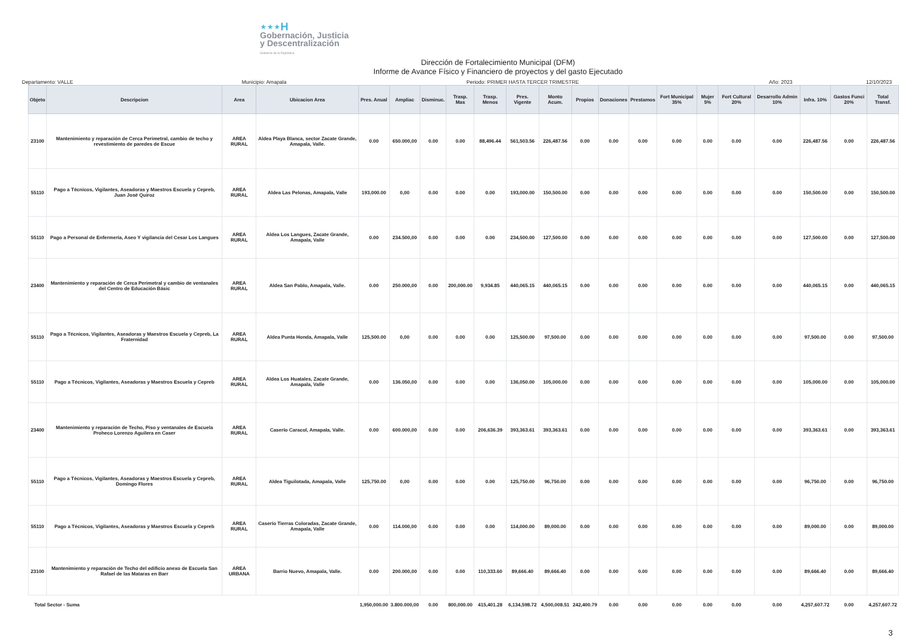⋆⋆⋆H
Gobernación, Justicia
y Descentralización
Gobierno de la República
Dirección de Fortalecimiento Municipal (DFM)
Informe de Avance Físico y Financiero de proyectos y del gasto Ejecutado
Departamento: VALLE Municipio: Amapala Periodo: PRIMER HASTA TERCER TRIMESTRE Año: 2023 12/10/2023
| Objeto | Descripcion | Area | Ubicacion Area | Pres. Anual | Ampliac | Disminuc. | Trasp. Mas | Trasp. Menos | Pres. Vigente | Monto Acum. | Propios | Donaciones | Prestamos | Fort Municipal 35% | Mujer 5% | Fort Cultural 20% | Desarrollo Admin 10% | Infra. 10% | Gastos Funci 20% | Total Transf. |
| --- | --- | --- | --- | --- | --- | --- | --- | --- | --- | --- | --- | --- | --- | --- | --- | --- | --- | --- | --- | --- |
| 23100 | Mantenimiento y reparación de Cerca Perimetral, cambio de techo y revestimiento de paredes de Escue | AREA RURAL | Aldea Playa Blanca, sector Zacate Grande, Amapala, Valle. | 0.00 | 650.000,00 | 0.00 | 0.00 | 88,496.44 | 561,503.56 | 226,487.56 | 0.00 | 0.00 | 0.00 | 0.00 | 0.00 | 0.00 | 0.00 | 226,487.56 | 0.00 | 226,487.56 |
| 55110 | Pago a Técnicos, Vigilantes, Aseadoras y Maestros Escuela y Cepreb, Juan José Quiroz | AREA RURAL | Aldea Las Pelonas, Amapala, Valle | 193,000.00 | 0,00 | 0.00 | 0.00 | 0.00 | 193,000.00 | 150,500.00 | 0.00 | 0.00 | 0.00 | 0.00 | 0.00 | 0.00 | 0.00 | 150,500.00 | 0.00 | 150,500.00 |
| 55110 | Pago a Personal de Enfermería, Aseo Y vigilancia del Cesar Los Langues | AREA RURAL | Aldea Los Langues, Zacate Grande, Amapala, Valle | 0.00 | 234.500,00 | 0.00 | 0.00 | 0.00 | 234,500.00 | 127,500.00 | 0.00 | 0.00 | 0.00 | 0.00 | 0.00 | 0.00 | 0.00 | 127,500.00 | 0.00 | 127,500.00 |
| 23400 | Mantenimiento y reparación de Cerca Perimetral y cambio de ventanales del Centro de Educación Básic | AREA RURAL | Aldea San Pablo, Amapala, Valle. | 0.00 | 250.000,00 | 0.00 | 200,000.00 | 9,934.85 | 440,065.15 | 440,065.15 | 0.00 | 0.00 | 0.00 | 0.00 | 0.00 | 0.00 | 0.00 | 440,065.15 | 0.00 | 440,065.15 |
| 55110 | Pago a Técnicos, Vigilantes, Aseadoras y Maestros Escuela y Cepreb, La Fraternidad | AREA RURAL | Aldea Punta Honda, Amapala, Valle | 125,500.00 | 0,00 | 0.00 | 0.00 | 0.00 | 125,500.00 | 97,500.00 | 0.00 | 0.00 | 0.00 | 0.00 | 0.00 | 0.00 | 0.00 | 97,500.00 | 0.00 | 97,500.00 |
| 55110 | Pago a Técnicos, Vigilantes, Aseadoras y Maestros Escuela y Cepreb | AREA RURAL | Aldea Los Huatales, Zacate Grande, Amapala, Valle | 0.00 | 136.050,00 | 0.00 | 0.00 | 0.00 | 136,050.00 | 105,000.00 | 0.00 | 0.00 | 0.00 | 0.00 | 0.00 | 0.00 | 0.00 | 105,000.00 | 0.00 | 105,000.00 |
| 23400 | Mantenimiento y reparación de Techo, Piso y ventanales de Escuela Proheco Lorenzo Aguilera en Caser | AREA RURAL | Caserío Caracol, Amapala, Valle. | 0.00 | 600.000,00 | 0.00 | 0.00 | 206,636.39 | 393,363.61 | 393,363.61 | 0.00 | 0.00 | 0.00 | 0.00 | 0.00 | 0.00 | 0.00 | 393,363.61 | 0.00 | 393,363.61 |
| 55110 | Pago a Técnicos, Vigilantes, Aseadoras y Maestros Escuela y Cepreb, Domingo Flores | AREA RURAL | Aldea Tiguilotada, Amapala, Valle | 125,750.00 | 0,00 | 0.00 | 0.00 | 0.00 | 125,750.00 | 96,750.00 | 0.00 | 0.00 | 0.00 | 0.00 | 0.00 | 0.00 | 0.00 | 96,750.00 | 0.00 | 96,750.00 |
| 55110 | Pago a Técnicos, Vigilantes, Aseadoras y Maestros Escuela y Cepreb | AREA RURAL | Caserío Tierras Coloradas, Zacate Grande, Amapala, Valle | 0.00 | 114.000,00 | 0.00 | 0.00 | 0.00 | 114,000.00 | 89,000.00 | 0.00 | 0.00 | 0.00 | 0.00 | 0.00 | 0.00 | 0.00 | 89,000.00 | 0.00 | 89,000.00 |
| 23100 | Mantenimiento y reparación de Techo del edificio anexo de Escuela San Rafael de las Mataras en Barr | AREA URBANA | Barrio Nuevo, Amapala, Valle. | 0.00 | 200.000,00 | 0.00 | 0.00 | 110,333.60 | 89,666.40 | 89,666.40 | 0.00 | 0.00 | 0.00 | 0.00 | 0.00 | 0.00 | 0.00 | 89,666.40 | 0.00 | 89,666.40 |
| Total Sector - Suma | | | | 1,950,000.00 | 3.800.000,00 | 0.00 | 800,000.00 | 415,401.28 | 6,134,598.72 | 4,500,008.51 | 242,400.79 | 0.00 | 0.00 | 0.00 | 0.00 | 0.00 | 0.00 | 4,257,607.72 | 0.00 | 4,257,607.72 |
3